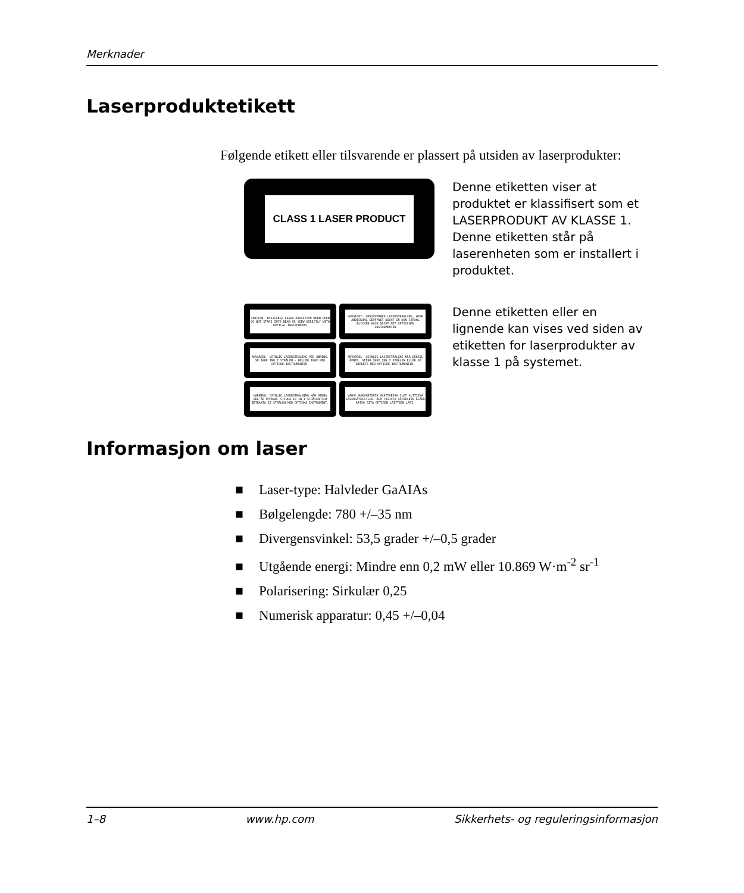Merknader
Laserproduktetikett
Følgende etikett eller tilsvarende er plassert på utsiden av laserprodukter:
CLASS 1 LASER PRODUCT
Denne etiketten viser at produktet er klassifisert som et LASERPRODUKT AV KLASSE 1. Denne etiketten står på laserenheten som er installert i produktet.
CAUTION- INVISIBLE LASER RADIATION WHEN OPEN DO NOT STARE INTO BEAM OR VIEW DIRECTLY WITH OPTICAL INSTRUMENTS
VORSICHT- UNSICHTBARE LASERSTRAHLUNG, WENN ABDECKUNG GEÖFFNET NICHT IN DEN STRAHL BLICKEN AUCH NICHT MIT OPTISCHEN INSTRUMENTEN
ADVARSEL- USYNLIG LASERSTRÅLING VED ÅBNING. SE IKKE IND I STRÅLEN - HELLER IKKE MED OPTISKE INSTRUMENTER.
ADVARSEL- USYNLIG LASERSTRÅLING NÅR DEKSEL ÅPNES. STIRR IKKE INN I STRÅLEN ELLER SE DIREKTE MED OPTISKE INSTRUMENTER.
VARNING- OSYNLIG LASERSTRÅLNING NÄR DENNA DEL ÄR ÖPPNAD. STIRRA EJ IN I STRÅLEN OCH BETRAKTA EJ STRÅLEN MED OPTISKA INSTRUMENT.
VARO! NÄKYMÄTÖNTÄ AVATTAESSA OLET ALTTIINA LASERSÄTEILYLLE. ÄLÄ TUIJOTA SÄTEESEEN ÄLÄKÄ KATSO SITÄ OPTISEN LAITTEEN LÄPI.
Denne etiketten eller en lignende kan vises ved siden av etiketten for laserprodukter av klasse 1 på systemet.
Informasjon om laser
■ Laser-type: Halvleder GaAIAs
■ Bølgelengde: 780 +/–35 nm
■ Divergensvinkel: 53,5 grader +/–0,5 grader
■ Utgående energi: Mindre enn 0,2 mW eller 10.869 W·m<sup>-2</sup> sr<sup>-1</sup>
■ Polarisering: Sirkulær 0,25
■ Numerisk apparatur: 0,45 +/–0,04
1–8 www.hp.com Sikkerhets- og reguleringsinformasjon